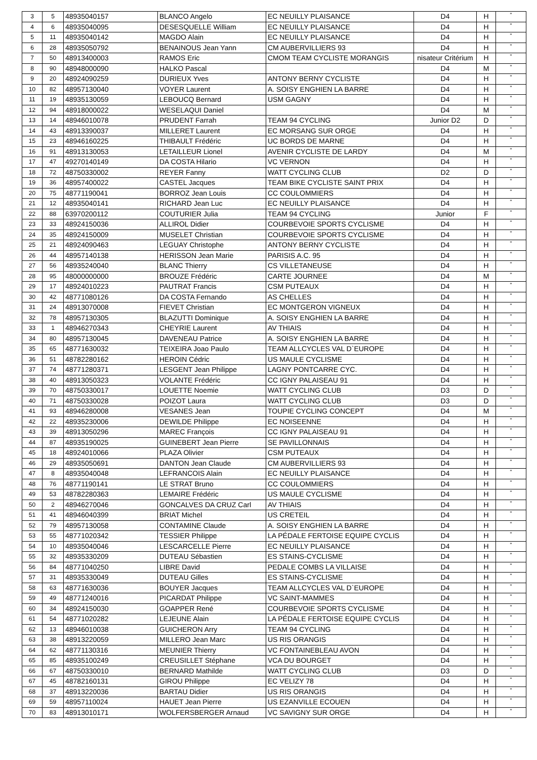| 3 | 5 | 48935040157 | BLANCO Angelo | EC NEUILLY PLAISANCE | D4 | H | " |
| 4 | 6 | 48935040095 | DESESQUELLE William | EC NEUILLY PLAISANCE | D4 | H | " |
| 5 | 11 | 48935040142 | MAGDO Alain | EC NEUILLY PLAISANCE | D4 | H | " |
| 6 | 28 | 48935050792 | BENAINOUS Jean Yann | CM AUBERVILLIERS 93 | D4 | H | " |
| 7 | 50 | 48913400003 | RAMOS Eric | CMOM TEAM CYCLISTE MORANGIS | nisateur Critérium | H | " |
| 8 | 90 | 48948000090 | HALKO Pascal | | D4 | M | " |
| 9 | 20 | 48924090259 | DURIEUX Yves | ANTONY BERNY CYCLISTE | D4 | H | " |
| 10 | 82 | 48957130040 | VOYER Laurent | A. SOISY ENGHIEN LA BARRE | D4 | H | " |
| 11 | 19 | 48935130059 | LEBOUCQ Bernard | USM GAGNY | D4 | H | " |
| 12 | 94 | 48918000022 | WESELAQUI Daniel | | D4 | M | " |
| 13 | 14 | 48946010078 | PRUDENT Farrah | TEAM 94 CYCLING | Junior D2 | D | " |
| 14 | 43 | 48913390037 | MILLERET Laurent | EC MORSANG SUR ORGE | D4 | H | " |
| 15 | 23 | 48946160225 | THIBAULT Frédéric | UC BORDS DE MARNE | D4 | H | " |
| 16 | 91 | 48913130053 | LETAILLEUR Lionel | AVENIR CYCLISTE DE LARDY | D4 | M | " |
| 17 | 47 | 49270140149 | DA COSTA Hilario | VC VERNON | D4 | H | " |
| 18 | 72 | 48750330002 | REYER Fanny | WATT CYCLING CLUB | D2 | D | " |
| 19 | 36 | 48957400022 | CASTEL Jacques | TEAM BIKE CYCLISTE SAINT PRIX | D4 | H | " |
| 20 | 75 | 48771190041 | BORROZ Jean Louis | CC COULOMMIERS | D4 | H | " |
| 21 | 12 | 48935040141 | RICHARD Jean Luc | EC NEUILLY PLAISANCE | D4 | H | " |
| 22 | 88 | 63970200112 | COUTURIER Julia | TEAM 94 CYCLING | Junior | F | " |
| 23 | 33 | 48924150036 | ALLIROL Didier | COURBEVOIE SPORTS CYCLISME | D4 | H | " |
| 24 | 35 | 48924150009 | MUSELET Christian | COURBEVOIE SPORTS CYCLISME | D4 | H | " |
| 25 | 21 | 48924090463 | LEGUAY Christophe | ANTONY BERNY CYCLISTE | D4 | H | " |
| 26 | 44 | 48957140138 | HERISSON Jean Marie | PARISIS A.C. 95 | D4 | H | " |
| 27 | 56 | 48935240040 | BLANC Thierry | CS VILLETANEUSE | D4 | H | " |
| 28 | 95 | 48000000000 | BROUZE Frédéric | CARTE JOURNEE | D4 | M | " |
| 29 | 17 | 48924010223 | PAUTRAT Francis | CSM PUTEAUX | D4 | H | " |
| 30 | 42 | 48771080126 | DA COSTA Fernando | AS CHELLES | D4 | H | " |
| 31 | 24 | 48913070008 | FIEVET Christian | EC MONTGERON VIGNEUX | D4 | H | " |
| 32 | 78 | 48957130305 | BLAZUTTI Dominique | A. SOISY ENGHIEN LA BARRE | D4 | H | " |
| 33 | 1 | 48946270343 | CHEYRIE Laurent | AV THIAIS | D4 | H | " |
| 34 | 80 | 48957130045 | DAVENEAU Patrice | A. SOISY ENGHIEN LA BARRE | D4 | H | " |
| 35 | 65 | 48771630032 | TEIXEIRA Joao Paulo | TEAM ALLCYCLES VAL D`EUROPE | D4 | H | " |
| 36 | 51 | 48782280162 | HEROIN Cédric | US MAULE CYCLISME | D4 | H | " |
| 37 | 74 | 48771280371 | LESGENT Jean Philippe | LAGNY PONTCARRE CYC. | D4 | H | " |
| 38 | 40 | 48913050323 | VOLANTE Frédéric | CC IGNY PALAISEAU 91 | D4 | H | " |
| 39 | 70 | 48750330017 | LOUETTE Noemie | WATT CYCLING CLUB | D3 | D | " |
| 40 | 71 | 48750330028 | POIZOT Laura | WATT CYCLING CLUB | D3 | D | " |
| 41 | 93 | 48946280008 | VESANES Jean | TOUPIE CYCLING CONCEPT | D4 | M | " |
| 42 | 22 | 48935230006 | DEWILDE Philippe | EC NOISEENNE | D4 | H | " |
| 43 | 39 | 48913050296 | MAREC François | CC IGNY PALAISEAU 91 | D4 | H | " |
| 44 | 87 | 48935190025 | GUINEBERT Jean Pierre | SE PAVILLONNAIS | D4 | H | " |
| 45 | 18 | 48924010066 | PLAZA Olivier | CSM PUTEAUX | D4 | H | " |
| 46 | 29 | 48935050691 | DANTON Jean Claude | CM AUBERVILLIERS 93 | D4 | H | " |
| 47 | 8 | 48935040048 | LEFRANCOIS Alain | EC NEUILLY PLAISANCE | D4 | H | " |
| 48 | 76 | 48771190141 | LE STRAT Bruno | CC COULOMMIERS | D4 | H | " |
| 49 | 53 | 48782280363 | LEMAIRE Frédéric | US MAULE CYCLISME | D4 | H | " |
| 50 | 2 | 48946270046 | GONCALVES DA CRUZ Carl | AV THIAIS | D4 | H | " |
| 51 | 41 | 48946040399 | BRIAT Michel | US CRETEIL | D4 | H | " |
| 52 | 79 | 48957130058 | CONTAMINE Claude | A. SOISY ENGHIEN LA BARRE | D4 | H | " |
| 53 | 55 | 48771020342 | TESSIER Philippe | LA PÉDALE FERTOISE EQUIPE CYCLIS | D4 | H | " |
| 54 | 10 | 48935040046 | LESCARCELLE Pierre | EC NEUILLY PLAISANCE | D4 | H | " |
| 55 | 32 | 48935330209 | DUTEAU Sébastien | ES STAINS-CYCLISME | D4 | H | " |
| 56 | 84 | 48771040250 | LIBRE David | PEDALE COMBS LA VILLAISE | D4 | H | " |
| 57 | 31 | 48935330049 | DUTEAU Gilles | ES STAINS-CYCLISME | D4 | H | " |
| 58 | 63 | 48771630036 | BOUYER Jacques | TEAM ALLCYCLES VAL D`EUROPE | D4 | H | " |
| 59 | 49 | 48771240016 | PICARDAT Philippe | VC SAINT-MAMMES | D4 | H | " |
| 60 | 34 | 48924150030 | GOAPPER René | COURBEVOIE SPORTS CYCLISME | D4 | H | " |
| 61 | 54 | 48771020282 | LEJEUNE Alain | LA PÉDALE FERTOISE EQUIPE CYCLIS | D4 | H | " |
| 62 | 13 | 48946010038 | GUICHERON Arry | TEAM 94 CYCLING | D4 | H | " |
| 63 | 38 | 48913220059 | MILLERO Jean Marc | US RIS ORANGIS | D4 | H | " |
| 64 | 62 | 48771130316 | MEUNIER Thierry | VC FONTAINEBLEAU AVON | D4 | H | " |
| 65 | 85 | 48935100249 | CREUSILLET Stéphane | VCA DU BOURGET | D4 | H | " |
| 66 | 67 | 48750330010 | BERNARD Mathilde | WATT CYCLING CLUB | D3 | D | " |
| 67 | 45 | 48782160131 | GIROU Philippe | EC VELIZY 78 | D4 | H | " |
| 68 | 37 | 48913220036 | BARTAU Didier | US RIS ORANGIS | D4 | H | " |
| 69 | 59 | 48957110024 | HAUET Jean Pierre | US EZANVILLE ECOUEN | D4 | H | " |
| 70 | 83 | 48913010171 | WOLFERSBERGER Arnaud | VC SAVIGNY SUR ORGE | D4 | H | " |